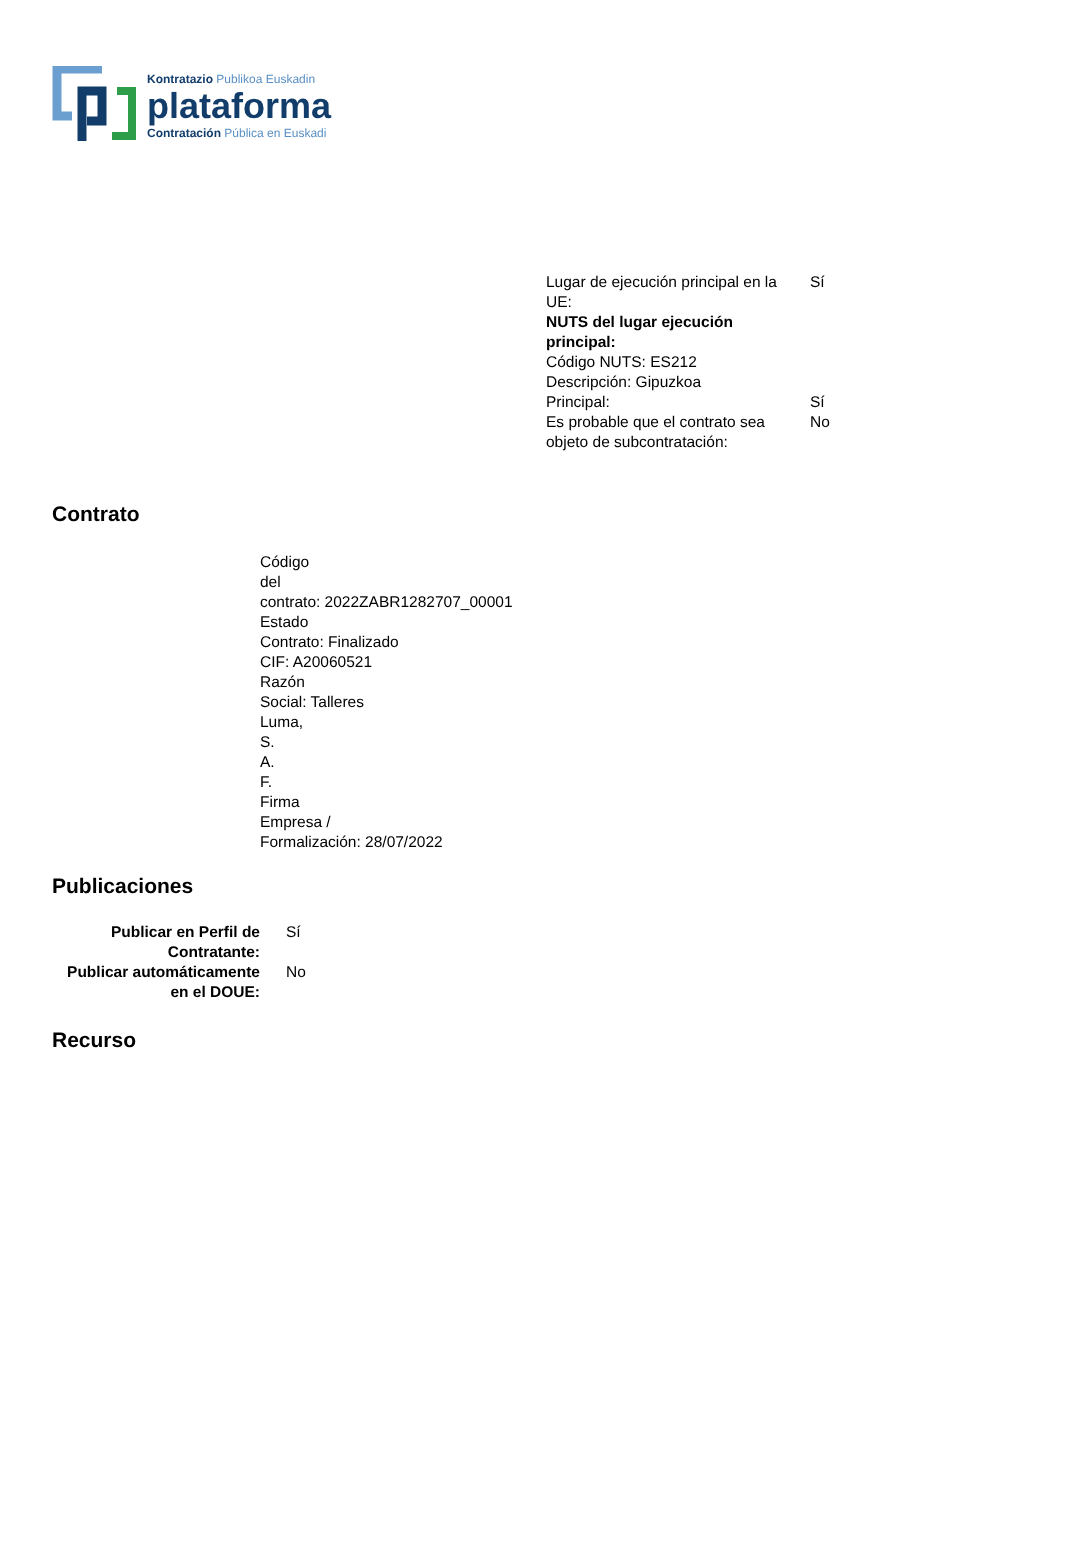Kontratazio Publikoa Euskadin
plataforma
Contratación Pública en Euskadi
| Lugar de ejecución principal en la UE: | Sí |
| NUTS del lugar ejecución principal: | |
| Código NUTS: ES212 | |
| Descripción: Gipuzkoa | |
| Principal: | Sí |
| Es probable que el contrato sea objeto de subcontratación: | No |
Contrato
Código
del
contrato: 2022ZABR1282707_00001
Estado
Contrato: Finalizado
CIF: A20060521
Razón
Social: Talleres
Luma,
S.
A.
F.
Firma
Empresa /
Formalización: 28/07/2022
Publicaciones
| Publicar en Perfil de Contratante: | Sí |
| Publicar automáticamente en el DOUE: | No |
Recurso